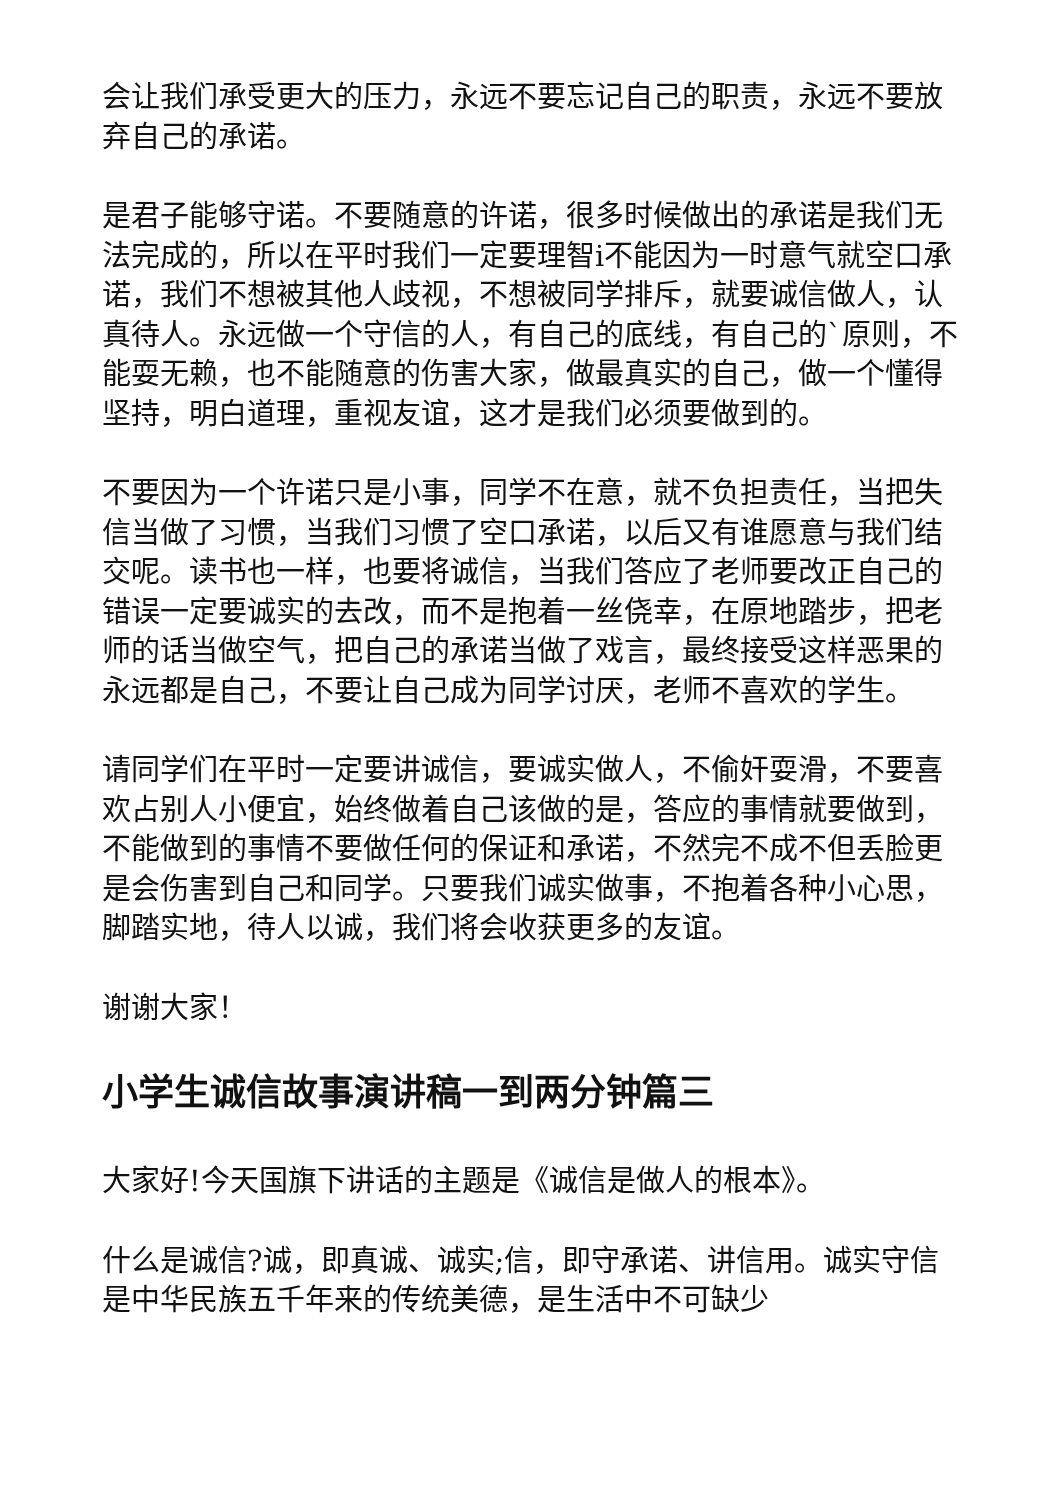会让我们承受更大的压力，永远不要忘记自己的职责，永远不要放弃自己的承诺。
是君子能够守诺。不要随意的许诺，很多时候做出的承诺是我们无法完成的，所以在平时我们一定要理智i不能因为一时意气就空口承诺，我们不想被其他人歧视，不想被同学排斥，就要诚信做人，认真待人。永远做一个守信的人，有自己的底线，有自己的`原则，不能耍无赖，也不能随意的伤害大家，做最真实的自己，做一个懂得坚持，明白道理，重视友谊，这才是我们必须要做到的。
不要因为一个许诺只是小事，同学不在意，就不负担责任，当把失信当做了习惯，当我们习惯了空口承诺，以后又有谁愿意与我们结交呢。读书也一样，也要将诚信，当我们答应了老师要改正自己的错误一定要诚实的去改，而不是抱着一丝侥幸，在原地踏步，把老师的话当做空气，把自己的承诺当做了戏言，最终接受这样恶果的永远都是自己，不要让自己成为同学讨厌，老师不喜欢的学生。
请同学们在平时一定要讲诚信，要诚实做人，不偷奸耍滑，不要喜欢占别人小便宜，始终做着自己该做的是，答应的事情就要做到，不能做到的事情不要做任何的保证和承诺，不然完不成不但丢脸更是会伤害到自己和同学。只要我们诚实做事，不抱着各种小心思，脚踏实地，待人以诚，我们将会收获更多的友谊。
谢谢大家！
小学生诚信故事演讲稿一到两分钟篇三
大家好!今天国旗下讲话的主题是《诚信是做人的根本》。
什么是诚信?诚，即真诚、诚实;信，即守承诺、讲信用。诚实守信是中华民族五千年来的传统美德，是生活中不可缺少